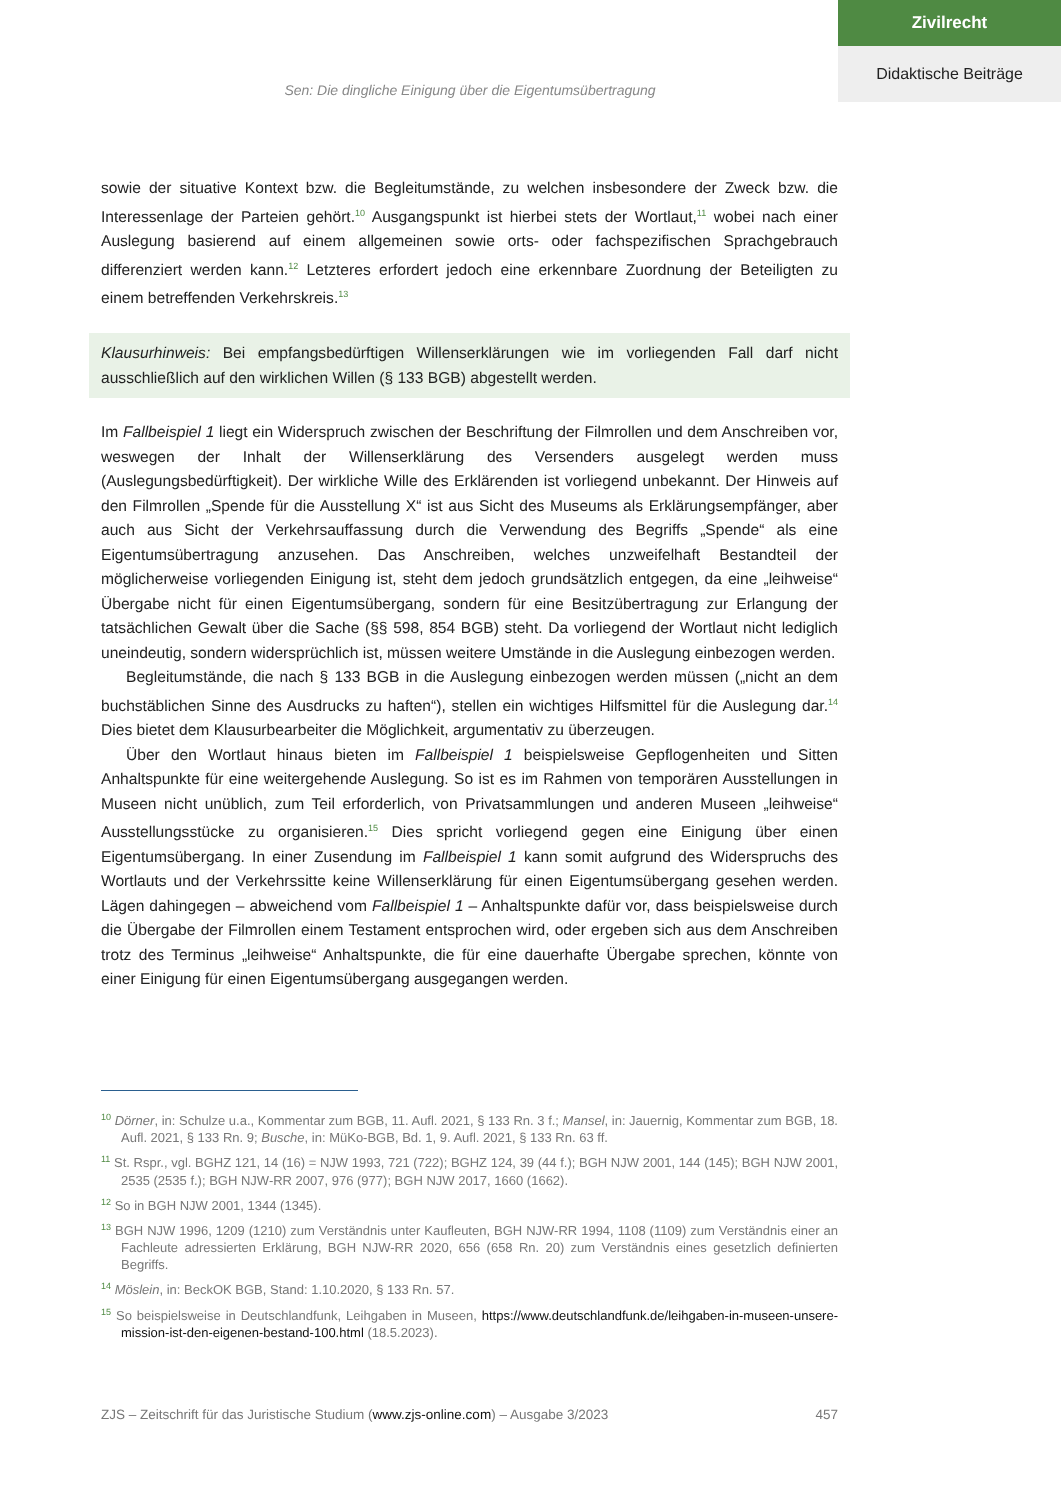Zivilrecht
Didaktische Beiträge
Sen: Die dingliche Einigung über die Eigentumsübertragung
sowie der situative Kontext bzw. die Begleitumstände, zu welchen insbesondere der Zweck bzw. die Interessenlage der Parteien gehört.<sup>10</sup> Ausgangspunkt ist hierbei stets der Wortlaut,<sup>11</sup> wobei nach einer Auslegung basierend auf einem allgemeinen sowie orts- oder fachspezifischen Sprachgebrauch differenziert werden kann.<sup>12</sup> Letzteres erfordert jedoch eine erkennbare Zuordnung der Beteiligten zu einem betreffenden Verkehrskreis.<sup>13</sup>
Klausurhinweis: Bei empfangsbedürftigen Willenserklärungen wie im vorliegenden Fall darf nicht ausschließlich auf den wirklichen Willen (§ 133 BGB) abgestellt werden.
Im Fallbeispiel 1 liegt ein Widerspruch zwischen der Beschriftung der Filmrollen und dem Anschreiben vor, weswegen der Inhalt der Willenserklärung des Versenders ausgelegt werden muss (Auslegungsbedürftigkeit). Der wirkliche Wille des Erklärenden ist vorliegend unbekannt. Der Hinweis auf den Filmrollen „Spende für die Ausstellung X“ ist aus Sicht des Museums als Erklärungsempfänger, aber auch aus Sicht der Verkehrsauffassung durch die Verwendung des Begriffs „Spende“ als eine Eigentumsübertragung anzusehen. Das Anschreiben, welches unzweifelhaft Bestandteil der möglicherweise vorliegenden Einigung ist, steht dem jedoch grundsätzlich entgegen, da eine „leihweise“ Übergabe nicht für einen Eigentumsübergang, sondern für eine Besitzübertragung zur Erlangung der tatsächlichen Gewalt über die Sache (§§ 598, 854 BGB) steht. Da vorliegend der Wortlaut nicht lediglich uneindeutig, sondern widersprüchlich ist, müssen weitere Umstände in die Auslegung einbezogen werden.
Begleitumstände, die nach § 133 BGB in die Auslegung einbezogen werden müssen („nicht an dem buchstäblichen Sinne des Ausdrucks zu haften“), stellen ein wichtiges Hilfsmittel für die Auslegung dar.<sup>14</sup> Dies bietet dem Klausurbearbeiter die Möglichkeit, argumentativ zu überzeugen.
Über den Wortlaut hinaus bieten im Fallbeispiel 1 beispielsweise Gepflogenheiten und Sitten Anhaltspunkte für eine weitergehende Auslegung. So ist es im Rahmen von temporären Ausstellungen in Museen nicht unüblich, zum Teil erforderlich, von Privatsammlungen und anderen Museen „leihweise“ Ausstellungsstücke zu organisieren.<sup>15</sup> Dies spricht vorliegend gegen eine Einigung über einen Eigentumsübergang. In einer Zusendung im Fallbeispiel 1 kann somit aufgrund des Widerspruchs des Wortlauts und der Verkehrssitte keine Willenserklärung für einen Eigentumsübergang gesehen werden. Lägen dahingegen – abweichend vom Fallbeispiel 1 – Anhaltspunkte dafür vor, dass beispielsweise durch die Übergabe der Filmrollen einem Testament entsprochen wird, oder ergeben sich aus dem Anschreiben trotz des Terminus „leihweise“ Anhaltspunkte, die für eine dauerhafte Übergabe sprechen, könnte von einer Einigung für einen Eigentumsübergang ausgegangen werden.
<sup>10</sup> Dörner, in: Schulze u.a., Kommentar zum BGB, 11. Aufl. 2021, § 133 Rn. 3 f.; Mansel, in: Jauernig, Kommentar zum BGB, 18. Aufl. 2021, § 133 Rn. 9; Busche, in: MüKo-BGB, Bd. 1, 9. Aufl. 2021, § 133 Rn. 63 ff.
<sup>11</sup> St. Rspr., vgl. BGHZ 121, 14 (16) = NJW 1993, 721 (722); BGHZ 124, 39 (44 f.); BGH NJW 2001, 144 (145); BGH NJW 2001, 2535 (2535 f.); BGH NJW-RR 2007, 976 (977); BGH NJW 2017, 1660 (1662).
<sup>12</sup> So in BGH NJW 2001, 1344 (1345).
<sup>13</sup> BGH NJW 1996, 1209 (1210) zum Verständnis unter Kaufleuten, BGH NJW-RR 1994, 1108 (1109) zum Verständnis einer an Fachleute adressierten Erklärung, BGH NJW-RR 2020, 656 (658 Rn. 20) zum Verständnis eines gesetzlich definierten Begriffs.
<sup>14</sup> Möslein, in: BeckOK BGB, Stand: 1.10.2020, § 133 Rn. 57.
<sup>15</sup> So beispielsweise in Deutschlandfunk, Leihgaben in Museen, https://www.deutschlandfunk.de/leihgaben-in-museen-unsere-mission-ist-den-eigenen-bestand-100.html (18.5.2023).
ZJS – Zeitschrift für das Juristische Studium (www.zjs-online.com) – Ausgabe 3/2023 457